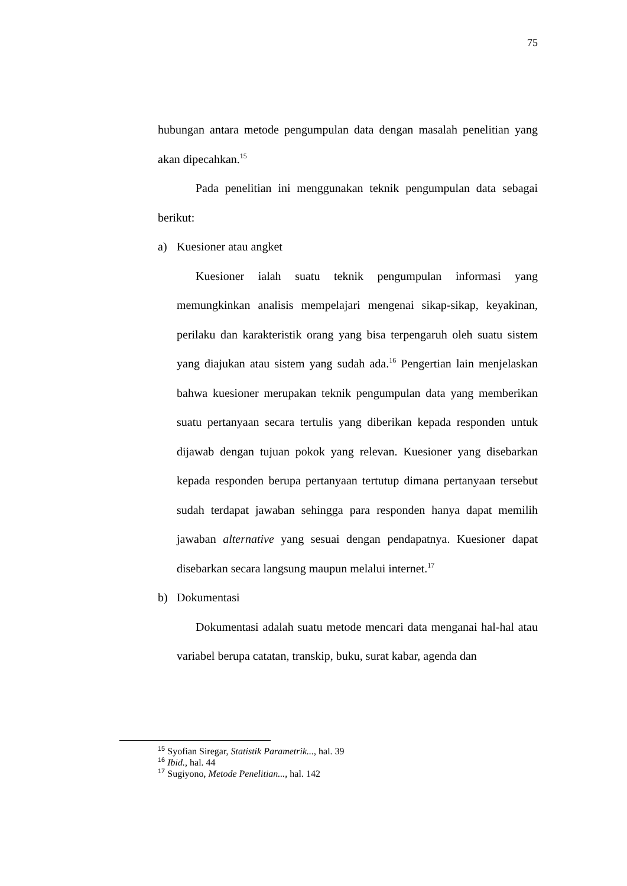75
hubungan antara metode pengumpulan data dengan masalah penelitian yang akan dipecahkan.<sup>15</sup>
Pada penelitian ini menggunakan teknik pengumpulan data sebagai berikut:
a) Kuesioner atau angket
Kuesioner ialah suatu teknik pengumpulan informasi yang memungkinkan analisis mempelajari mengenai sikap-sikap, keyakinan, perilaku dan karakteristik orang yang bisa terpengaruh oleh suatu sistem yang diajukan atau sistem yang sudah ada.<sup>16</sup> Pengertian lain menjelaskan bahwa kuesioner merupakan teknik pengumpulan data yang memberikan suatu pertanyaan secara tertulis yang diberikan kepada responden untuk dijawab dengan tujuan pokok yang relevan. Kuesioner yang disebarkan kepada responden berupa pertanyaan tertutup dimana pertanyaan tersebut sudah terdapat jawaban sehingga para responden hanya dapat memilih jawaban alternative yang sesuai dengan pendapatnya. Kuesioner dapat disebarkan secara langsung maupun melalui internet.<sup>17</sup>
b) Dokumentasi
Dokumentasi adalah suatu metode mencari data menganai hal-hal atau variabel berupa catatan, transkip, buku, surat kabar, agenda dan
<sup>15</sup> Syofian Siregar, Statistik Parametrik..., hal. 39
<sup>16</sup> Ibid., hal. 44
<sup>17</sup> Sugiyono, Metode Penelitian..., hal. 142